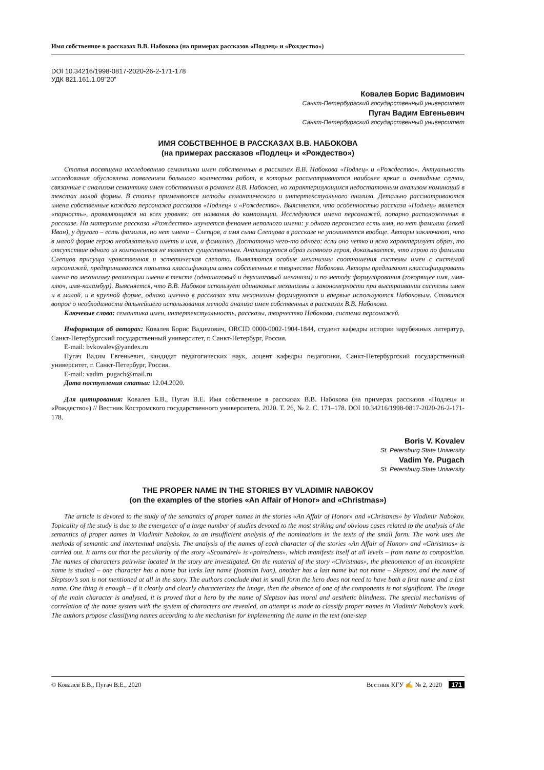Имя собственное в рассказах В.В. Набокова (на примерах рассказов «Подлец» и «Рождество»)
DOI 10.34216/1998-0817-2020-26-2-171-178
УДК 821.161.1.09”20”
Ковалев Борис Вадимович
Санкт-Петербургский государственный университет
Пугач Вадим Евгеньевич
Санкт-Петербургский государственный университет
ИМЯ СОБСТВЕННОЕ В РАССКАЗАХ В.В. НАБОКОВА
(на примерах рассказов «Подлец» и «Рождество»)
Статья посвящена исследованию семантики имен собственных в рассказах В.В. Набокова «Подлец» и «Рождество». Актуальность исследования обусловлена появлением большого количества работ, в которых рассматриваются наиболее яркие и очевидные случаи, связанные с анализом семантики имен собственных в романах В.В. Набокова, но характеризующихся недостаточным анализом номинаций в текстах малой формы. В статье применяются методы семантического и интертекстуального анализа. Детально рассматриваются имена собственные каждого персонажа рассказов «Подлец» и «Рождество». Выясняется, что особенностью рассказа «Подлец» является «парность», проявляющаяся на всех уровнях: от названия до композиции. Исследуются имена персонажей, попарно расположенных в рассказе. На материале рассказа «Рождество» изучается феномен неполного имени: у одного персонажа есть имя, но нет фамилии (лакей Иван), у другого – есть фамилия, но нет имени – Слепцов, а имя сына Слепцова в рассказе не упоминается вообще. Авторы заключают, что в малой форме герою необязательно иметь и имя, и фамилию. Достаточно чего-то одного: если оно четко и ясно характеризует образ, то отсутствие одного из компонентов не является существенным. Анализируется образ главного героя, доказывается, что герою по фамилии Слепцов присуща нравственная и эстетическая слепота. Выявляются особые механизмы соотношения системы имен с системой персонажей, предпринимается попытка классификации имен собственных в творчестве Набокова. Авторы предлагают классифицировать имена по механизму реализации имени в тексте (одношаговый и двухшаговый механизм) и по методу формулирования (говорящее имя, имя-ключ, имя-каламбур). Выясняется, что В.В. Набоков использует одинаковые механизмы и закономерности при выстраивании системы имен и в малой, и в крупной форме, однако именно в рассказах эти механизмы формируются и впервые используются Набоковым. Ставится вопрос о необходимости дальнейшего использования метода анализа имен собственных в рассказах В.В. Набокова.
Ключевые слова: семантика имен, интертекстуальность, рассказы, творчество Набокова, система персонажей.
Информация об авторах: Ковалев Борис Вадимович, ORCID 0000-0002-1904-1844, студент кафедры истории зарубежных литератур, Санкт-Петербургский государственный университет, г. Санкт-Петербург, Россия.
E-mail: bvkovalev@yandex.ru
Пугач Вадим Евгеньевич, кандидат педагогических наук, доцент кафедры педагогики, Санкт-Петербургский государственный университет, г. Санкт-Петербург, Россия.
E-mail: vadim_pugach@mail.ru
Дата поступления статьи: 12.04.2020.
Для цитирования: Ковалев Б.В., Пугач В.Е. Имя собственное в рассказах В.В. Набокова (на примерах рассказов «Подлец» и «Рождество») // Вестник Костромского государственного университета. 2020. Т. 26, № 2. С. 171–178. DOI 10.34216/1998-0817-2020-26-2-171-178.
Boris V. Kovalev
St. Petersburg State University
Vadim Ye. Pugach
St. Petersburg State University
THE PROPER NAME IN THE STORIES BY VLADIMIR NABOKOV
(on the examples of the stories «An Affair of Honor» and «Christmas»)
The article is devoted to the study of the semantics of proper names in the stories «An Affair of Honor» and «Christmas» by Vladimir Nabokov. Topicality of the study is due to the emergence of a large number of studies devoted to the most striking and obvious cases related to the analysis of the semantics of proper names in Vladimir Nabokov, to an insufficient analysis of the nominations in the texts of the small form. The work uses the methods of semantic and intertextual analysis. The analysis of the names of each character of the stories «An Affair of Honor» and «Christmas» is carried out. It turns out that the peculiarity of the story «Scoundrel» is «pairedness», which manifests itself at all levels – from name to composition. The names of characters pairwise located in the story are investigated. On the material of the story «Christmas», the phenomenon of an incomplete name is studied – one character has a name but lacks last name (footman Ivan), another has a last name but not name – Sleptsov, and the name of Sleptsov’s son is not mentioned at all in the story. The authors conclude that in small form the hero does not need to have both a first name and a last name. One thing is enough – if it clearly and clearly characterizes the image, then the absence of one of the components is not significant. The image of the main character is analysed, it is proved that a hero by the name of Sleptsov has moral and aesthetic blindness. The special mechanisms of correlation of the name system with the system of characters are revealed, an attempt is made to classify proper names in Vladimir Nabokov’s work. The authors propose classifying names according to the mechanism for implementing the name in the text (one-step
© Ковалев Б.В., Пугач В.Е., 2020 Вестник КГУ ✍ № 2, 2020 171